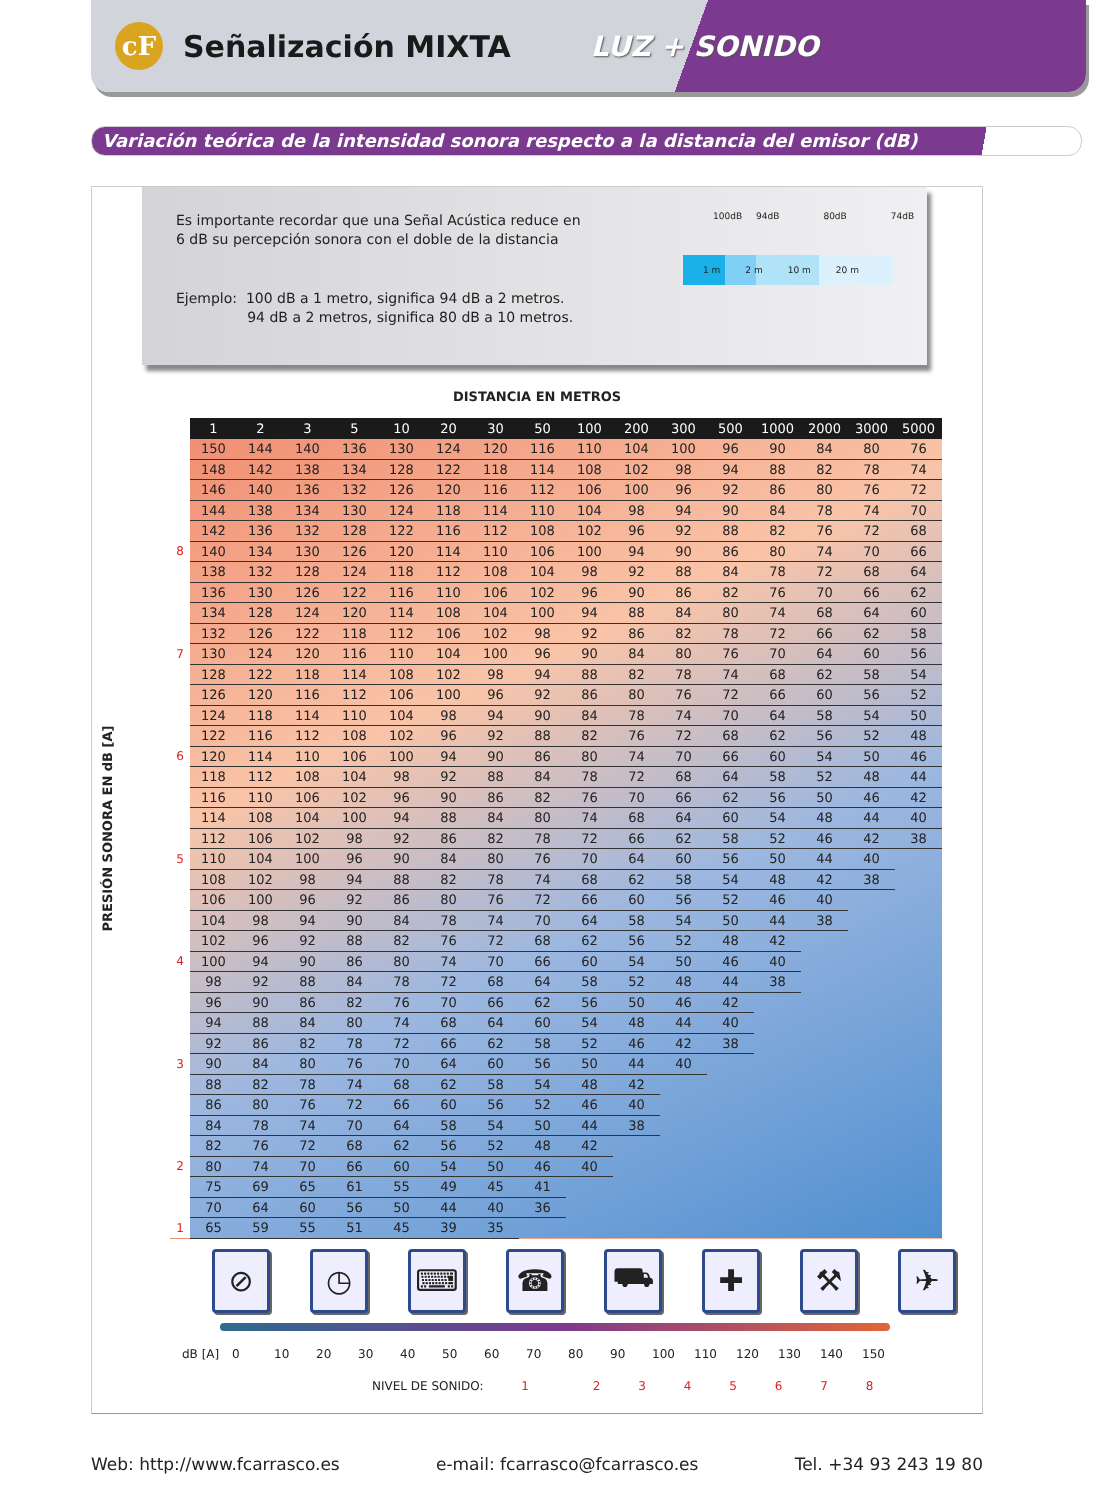cF
Señalización MIXTA LUZ + SONIDO
Variación teórica de la intensidad sonora respecto a la distancia del emisor (dB)
Es importante recordar que una Señal Acústica reduce en
6 dB su percepción sonora con el doble de la distancia
Ejemplo: 100 dB a 1 metro, significa 94 dB a 2 metros.
94 dB a 2 metros, significa 80 dB a 10 metros.
100dB 94dB 80dB 74dB
1 m 2 m 10 m 20 m
DISTANCIA EN METROS
PRESIÓN SONORA EN dB [A]
| | 1 | 2 | 3 | 5 | 10 | 20 | 30 | 50 | 100 | 200 | 300 | 500 | 1000 | 2000 | 3000 | 5000 |
| | 150 | 144 | 140 | 136 | 130 | 124 | 120 | 116 | 110 | 104 | 100 | 96 | 90 | 84 | 80 | 76 |
| | 148 | 142 | 138 | 134 | 128 | 122 | 118 | 114 | 108 | 102 | 98 | 94 | 88 | 82 | 78 | 74 |
| | 146 | 140 | 136 | 132 | 126 | 120 | 116 | 112 | 106 | 100 | 96 | 92 | 86 | 80 | 76 | 72 |
| | 144 | 138 | 134 | 130 | 124 | 118 | 114 | 110 | 104 | 98 | 94 | 90 | 84 | 78 | 74 | 70 |
| | 142 | 136 | 132 | 128 | 122 | 116 | 112 | 108 | 102 | 96 | 92 | 88 | 82 | 76 | 72 | 68 |
| 8 | 140 | 134 | 130 | 126 | 120 | 114 | 110 | 106 | 100 | 94 | 90 | 86 | 80 | 74 | 70 | 66 |
| | 138 | 132 | 128 | 124 | 118 | 112 | 108 | 104 | 98 | 92 | 88 | 84 | 78 | 72 | 68 | 64 |
| | 136 | 130 | 126 | 122 | 116 | 110 | 106 | 102 | 96 | 90 | 86 | 82 | 76 | 70 | 66 | 62 |
| | 134 | 128 | 124 | 120 | 114 | 108 | 104 | 100 | 94 | 88 | 84 | 80 | 74 | 68 | 64 | 60 |
| | 132 | 126 | 122 | 118 | 112 | 106 | 102 | 98 | 92 | 86 | 82 | 78 | 72 | 66 | 62 | 58 |
| 7 | 130 | 124 | 120 | 116 | 110 | 104 | 100 | 96 | 90 | 84 | 80 | 76 | 70 | 64 | 60 | 56 |
| | 128 | 122 | 118 | 114 | 108 | 102 | 98 | 94 | 88 | 82 | 78 | 74 | 68 | 62 | 58 | 54 |
| | 126 | 120 | 116 | 112 | 106 | 100 | 96 | 92 | 86 | 80 | 76 | 72 | 66 | 60 | 56 | 52 |
| | 124 | 118 | 114 | 110 | 104 | 98 | 94 | 90 | 84 | 78 | 74 | 70 | 64 | 58 | 54 | 50 |
| | 122 | 116 | 112 | 108 | 102 | 96 | 92 | 88 | 82 | 76 | 72 | 68 | 62 | 56 | 52 | 48 |
| 6 | 120 | 114 | 110 | 106 | 100 | 94 | 90 | 86 | 80 | 74 | 70 | 66 | 60 | 54 | 50 | 46 |
| | 118 | 112 | 108 | 104 | 98 | 92 | 88 | 84 | 78 | 72 | 68 | 64 | 58 | 52 | 48 | 44 |
| | 116 | 110 | 106 | 102 | 96 | 90 | 86 | 82 | 76 | 70 | 66 | 62 | 56 | 50 | 46 | 42 |
| | 114 | 108 | 104 | 100 | 94 | 88 | 84 | 80 | 74 | 68 | 64 | 60 | 54 | 48 | 44 | 40 |
| | 112 | 106 | 102 | 98 | 92 | 86 | 82 | 78 | 72 | 66 | 62 | 58 | 52 | 46 | 42 | 38 |
| 5 | 110 | 104 | 100 | 96 | 90 | 84 | 80 | 76 | 70 | 64 | 60 | 56 | 50 | 44 | 40 | |
| | 108 | 102 | 98 | 94 | 88 | 82 | 78 | 74 | 68 | 62 | 58 | 54 | 48 | 42 | 38 | |
| | 106 | 100 | 96 | 92 | 86 | 80 | 76 | 72 | 66 | 60 | 56 | 52 | 46 | 40 | | |
| | 104 | 98 | 94 | 90 | 84 | 78 | 74 | 70 | 64 | 58 | 54 | 50 | 44 | 38 | | |
| | 102 | 96 | 92 | 88 | 82 | 76 | 72 | 68 | 62 | 56 | 52 | 48 | 42 | | | |
| 4 | 100 | 94 | 90 | 86 | 80 | 74 | 70 | 66 | 60 | 54 | 50 | 46 | 40 | | | |
| | 98 | 92 | 88 | 84 | 78 | 72 | 68 | 64 | 58 | 52 | 48 | 44 | 38 | | | |
| | 96 | 90 | 86 | 82 | 76 | 70 | 66 | 62 | 56 | 50 | 46 | 42 | | | | |
| | 94 | 88 | 84 | 80 | 74 | 68 | 64 | 60 | 54 | 48 | 44 | 40 | | | | |
| | 92 | 86 | 82 | 78 | 72 | 66 | 62 | 58 | 52 | 46 | 42 | 38 | | | | |
| 3 | 90 | 84 | 80 | 76 | 70 | 64 | 60 | 56 | 50 | 44 | 40 | | | | | |
| | 88 | 82 | 78 | 74 | 68 | 62 | 58 | 54 | 48 | 42 | | | | | | |
| | 86 | 80 | 76 | 72 | 66 | 60 | 56 | 52 | 46 | 40 | | | | | | |
| | 84 | 78 | 74 | 70 | 64 | 58 | 54 | 50 | 44 | 38 | | | | | | |
| | 82 | 76 | 72 | 68 | 62 | 56 | 52 | 48 | 42 | | | | | | | |
| 2 | 80 | 74 | 70 | 66 | 60 | 54 | 50 | 46 | 40 | | | | | | | |
| | 75 | 69 | 65 | 61 | 55 | 49 | 45 | 41 | | | | | | | | |
| | 70 | 64 | 60 | 56 | 50 | 44 | 40 | 36 | | | | | | | | |
| 1 | 65 | 59 | 55 | 51 | 45 | 39 | 35 | | | | | | | | | |
⊘ ◷ ⌨ ☎ ⛟ ✚ ⚒ ✈
dB [A] 0 10 20 30 40 50 60 70 80 90 100 110 120 130 140 150
NIVEL DE SONIDO: 1 2 3 4 5 6 7 8
Web: http://www.fcarrasco.es e-mail: fcarrasco@fcarrasco.es Tel. +34 93 243 19 80